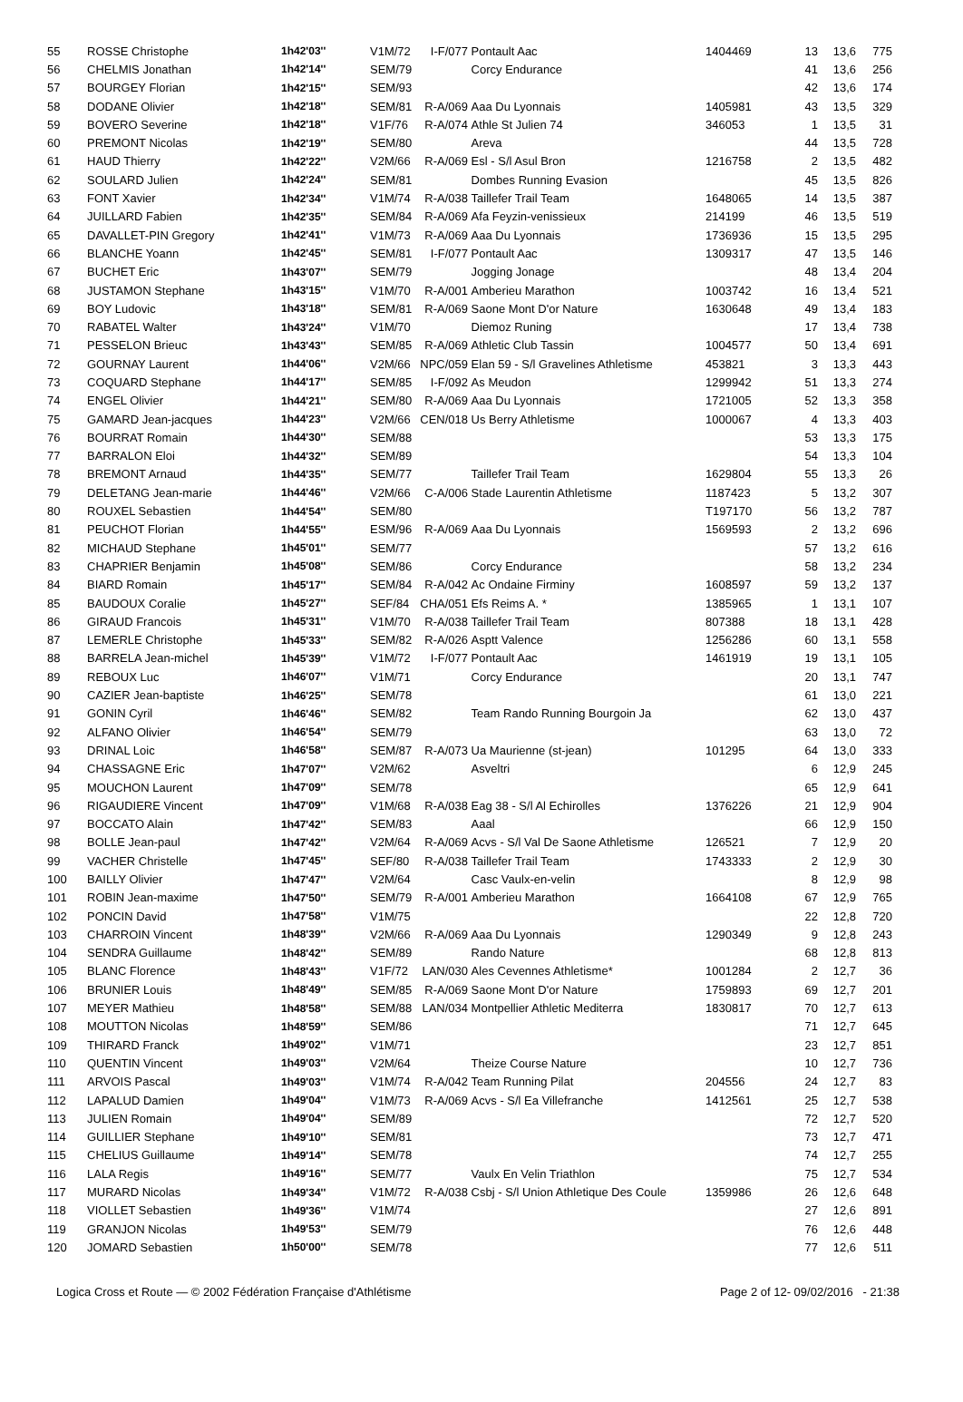| 55 | ROSSE Christophe | 1h42'03'' | V1M/72 | I-F/077 | Pontault Aac | 1404469 | 13 | 13,6 | 775 |
| 56 | CHELMIS Jonathan | 1h42'14'' | SEM/79 | | Corcy Endurance | | 41 | 13,6 | 256 |
| 57 | BOURGEY Florian | 1h42'15'' | SEM/93 | | | | 42 | 13,6 | 174 |
| 58 | DODANE Olivier | 1h42'18'' | SEM/81 | R-A/069 | Aaa Du Lyonnais | 1405981 | 43 | 13,5 | 329 |
| 59 | BOVERO Severine | 1h42'18'' | V1F/76 | R-A/074 | Athle St Julien 74 | 346053 | 1 | 13,5 | 31 |
| 60 | PREMONT Nicolas | 1h42'19'' | SEM/80 | | Areva | | 44 | 13,5 | 728 |
| 61 | HAUD Thierry | 1h42'22'' | V2M/66 | R-A/069 | Esl - S/l Asul Bron | 1216758 | 2 | 13,5 | 482 |
| 62 | SOULARD Julien | 1h42'24'' | SEM/81 | | Dombes Running Evasion | | 45 | 13,5 | 826 |
| 63 | FONT Xavier | 1h42'34'' | V1M/74 | R-A/038 | Taillefer Trail Team | 1648065 | 14 | 13,5 | 387 |
| 64 | JUILLARD Fabien | 1h42'35'' | SEM/84 | R-A/069 | Afa Feyzin-venissieux | 214199 | 46 | 13,5 | 519 |
| 65 | DAVALLET-PIN Gregory | 1h42'41'' | V1M/73 | R-A/069 | Aaa Du Lyonnais | 1736936 | 15 | 13,5 | 295 |
| 66 | BLANCHE Yoann | 1h42'45'' | SEM/81 | I-F/077 | Pontault Aac | 1309317 | 47 | 13,5 | 146 |
| 67 | BUCHET Eric | 1h43'07'' | SEM/79 | | Jogging Jonage | | 48 | 13,4 | 204 |
| 68 | JUSTAMON Stephane | 1h43'15'' | V1M/70 | R-A/001 | Amberieu Marathon | 1003742 | 16 | 13,4 | 521 |
| 69 | BOY Ludovic | 1h43'18'' | SEM/81 | R-A/069 | Saone Mont D'or Nature | 1630648 | 49 | 13,4 | 183 |
| 70 | RABATEL Walter | 1h43'24'' | V1M/70 | | Diemoz Runing | | 17 | 13,4 | 738 |
| 71 | PESSELON Brieuc | 1h43'43'' | SEM/85 | R-A/069 | Athletic Club Tassin | 1004577 | 50 | 13,4 | 691 |
| 72 | GOURNAY Laurent | 1h44'06'' | V2M/66 | NPC/059 | Elan 59 - S/l Gravelines Athletisme | 453821 | 3 | 13,3 | 443 |
| 73 | COQUARD Stephane | 1h44'17'' | SEM/85 | I-F/092 | As Meudon | 1299942 | 51 | 13,3 | 274 |
| 74 | ENGEL Olivier | 1h44'21'' | SEM/80 | R-A/069 | Aaa Du Lyonnais | 1721005 | 52 | 13,3 | 358 |
| 75 | GAMARD Jean-jacques | 1h44'23'' | V2M/66 | CEN/018 | Us Berry Athletisme | 1000067 | 4 | 13,3 | 403 |
| 76 | BOURRAT Romain | 1h44'30'' | SEM/88 | | | | 53 | 13,3 | 175 |
| 77 | BARRALON Eloi | 1h44'32'' | SEM/89 | | | | 54 | 13,3 | 104 |
| 78 | BREMONT Arnaud | 1h44'35'' | SEM/77 | | Taillefer Trail Team | 1629804 | 55 | 13,3 | 26 |
| 79 | DELETANG Jean-marie | 1h44'46'' | V2M/66 | C-A/006 | Stade Laurentin Athletisme | 1187423 | 5 | 13,2 | 307 |
| 80 | ROUXEL Sebastien | 1h44'54'' | SEM/80 | | | T197170 | 56 | 13,2 | 787 |
| 81 | PEUCHOT Florian | 1h44'55'' | ESM/96 | R-A/069 | Aaa Du Lyonnais | 1569593 | 2 | 13,2 | 696 |
| 82 | MICHAUD Stephane | 1h45'01'' | SEM/77 | | | | 57 | 13,2 | 616 |
| 83 | CHAPRIER Benjamin | 1h45'08'' | SEM/86 | | Corcy Endurance | | 58 | 13,2 | 234 |
| 84 | BIARD Romain | 1h45'17'' | SEM/84 | R-A/042 | Ac Ondaine Firminy | 1608597 | 59 | 13,2 | 137 |
| 85 | BAUDOUX Coralie | 1h45'27'' | SEF/84 | CHA/051 | Efs Reims A. * | 1385965 | 1 | 13,1 | 107 |
| 86 | GIRAUD Francois | 1h45'31'' | V1M/70 | R-A/038 | Taillefer Trail Team | 807388 | 18 | 13,1 | 428 |
| 87 | LEMERLE Christophe | 1h45'33'' | SEM/82 | R-A/026 | Asptt Valence | 1256286 | 60 | 13,1 | 558 |
| 88 | BARRELA Jean-michel | 1h45'39'' | V1M/72 | I-F/077 | Pontault Aac | 1461919 | 19 | 13,1 | 105 |
| 89 | REBOUX Luc | 1h46'07'' | V1M/71 | | Corcy Endurance | | 20 | 13,1 | 747 |
| 90 | CAZIER Jean-baptiste | 1h46'25'' | SEM/78 | | | | 61 | 13,0 | 221 |
| 91 | GONIN Cyril | 1h46'46'' | SEM/82 | | Team Rando Running Bourgoin Ja | | 62 | 13,0 | 437 |
| 92 | ALFANO Olivier | 1h46'54'' | SEM/79 | | | | 63 | 13,0 | 72 |
| 93 | DRINAL Loic | 1h46'58'' | SEM/87 | R-A/073 | Ua Maurienne (st-jean) | 101295 | 64 | 13,0 | 333 |
| 94 | CHASSAGNE Eric | 1h47'07'' | V2M/62 | | Asveltri | | 6 | 12,9 | 245 |
| 95 | MOUCHON Laurent | 1h47'09'' | SEM/78 | | | | 65 | 12,9 | 641 |
| 96 | RIGAUDIERE Vincent | 1h47'09'' | V1M/68 | R-A/038 | Eag 38 - S/l Al Echirolles | 1376226 | 21 | 12,9 | 904 |
| 97 | BOCCATO Alain | 1h47'42'' | SEM/83 | | Aaal | | 66 | 12,9 | 150 |
| 98 | BOLLE Jean-paul | 1h47'42'' | V2M/64 | R-A/069 | Acvs - S/l Val De Saone Athletisme | 126521 | 7 | 12,9 | 20 |
| 99 | VACHER Christelle | 1h47'45'' | SEF/80 | R-A/038 | Taillefer Trail Team | 1743333 | 2 | 12,9 | 30 |
| 100 | BAILLY Olivier | 1h47'47'' | V2M/64 | | Casc Vaulx-en-velin | | 8 | 12,9 | 98 |
| 101 | ROBIN Jean-maxime | 1h47'50'' | SEM/79 | R-A/001 | Amberieu Marathon | 1664108 | 67 | 12,9 | 765 |
| 102 | PONCIN David | 1h47'58'' | V1M/75 | | | | 22 | 12,8 | 720 |
| 103 | CHARROIN Vincent | 1h48'39'' | V2M/66 | R-A/069 | Aaa Du Lyonnais | 1290349 | 9 | 12,8 | 243 |
| 104 | SENDRA Guillaume | 1h48'42'' | SEM/89 | | Rando Nature | | 68 | 12,8 | 813 |
| 105 | BLANC Florence | 1h48'43'' | V1F/72 | LAN/030 | Ales Cevennes Athletisme* | 1001284 | 2 | 12,7 | 36 |
| 106 | BRUNIER Louis | 1h48'49'' | SEM/85 | R-A/069 | Saone Mont D'or Nature | 1759893 | 69 | 12,7 | 201 |
| 107 | MEYER Mathieu | 1h48'58'' | SEM/88 | LAN/034 | Montpellier Athletic Mediterra | 1830817 | 70 | 12,7 | 613 |
| 108 | MOUTTON Nicolas | 1h48'59'' | SEM/86 | | | | 71 | 12,7 | 645 |
| 109 | THIRARD Franck | 1h49'02'' | V1M/71 | | | | 23 | 12,7 | 851 |
| 110 | QUENTIN Vincent | 1h49'03'' | V2M/64 | | Theize Course Nature | | 10 | 12,7 | 736 |
| 111 | ARVOIS Pascal | 1h49'03'' | V1M/74 | R-A/042 | Team Running Pilat | 204556 | 24 | 12,7 | 83 |
| 112 | LAPALUD Damien | 1h49'04'' | V1M/73 | R-A/069 | Acvs - S/l Ea Villefranche | 1412561 | 25 | 12,7 | 538 |
| 113 | JULIEN Romain | 1h49'04'' | SEM/89 | | | | 72 | 12,7 | 520 |
| 114 | GUILLIER Stephane | 1h49'10'' | SEM/81 | | | | 73 | 12,7 | 471 |
| 115 | CHELIUS Guillaume | 1h49'14'' | SEM/78 | | | | 74 | 12,7 | 255 |
| 116 | LALA Regis | 1h49'16'' | SEM/77 | | Vaulx En Velin Triathlon | | 75 | 12,7 | 534 |
| 117 | MURARD Nicolas | 1h49'34'' | V1M/72 | R-A/038 | Csbj - S/l Union Athletique Des Coule | 1359986 | 26 | 12,6 | 648 |
| 118 | VIOLLET Sebastien | 1h49'36'' | V1M/74 | | | | 27 | 12,6 | 891 |
| 119 | GRANJON Nicolas | 1h49'53'' | SEM/79 | | | | 76 | 12,6 | 448 |
| 120 | JOMARD Sebastien | 1h50'00'' | SEM/78 | | | | 77 | 12,6 | 511 |
Logica Cross et Route — © 2002 Fédération Française d'Athlétisme Page 2 of 12- 09/02/2016 - 21:38